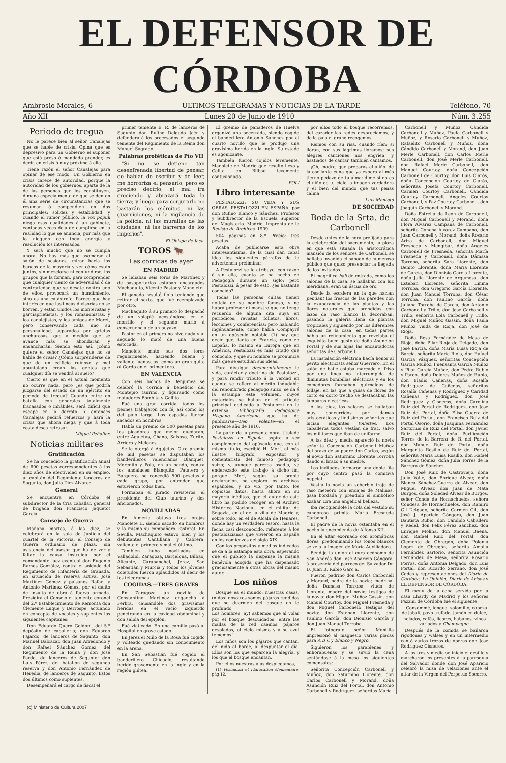EL DEFENSOR DE CÓRDOBA
Ambrosio Morales, 6 ÚLTIMOS TELEGRAMAS Y NOTICIAS DE LA TARDE Teléfono, 70
Año XII Lunes 20 de Junio de 1910 Núm. 3.255
Periodo de tregua
No le parece bien al señor Canalejas que se hable de crisis. Opina que es depresivo para un Gobierno el suponer que está preso ó mandado prender, es decir, en crisis ó muy próximo á ella.
Tiene razón el señor Canalejas para opinar de ese modo. Un Gobierno en crisis carece de autoridad, porque la autoridad de los gobiernos, aparte de la de las personas que los constituyen, dimana especialmente de que se den en él una serie de circunstancias que se resuman ó compendien en dos principales: solidez y estabilidad: y cuando el rumor público, la vox pópuli niega esas cualidades á un gabinete, contadas veces deja de cumplirse en la realidad lo que se anuncia, por más que lo nieguen con toda energía y resolución los interesados.
Y será mucho que no se cumpla ahora. No hay más que asomarse al salón de sesiones, mirar hacia los bancos de la mayoría y ver cómo están juntos, sin mezclarse ni confundirse, los grupos que la forman, para comprender que cualquier viento de adversidad ó de contrariedad que se desate contra uno de ellos, provocará un hundimiento, sino es una catástrofe. Parece que hay interés en que las líneas divisorias no se borren, y están unidos los monteristas y garciaprietistas, y los romanonistas, y los canalejistas, y los amigos de Moret, pero conservando cada uno su personalidad, separados por grietas anchurosas, que á medida que se avance más se ahondarán y ensancharán. Siendo esto así, ¿cómo quiere el señor Canalejas que no se hable de crisis? ¿Cómo sorprenderse de que de un edificio ruinoso y mal apuntalado crean las gentes que cualquier día se vendrá al suelo?
Cierto es que en el actual momento no ocurre nada, pero ¿es que podría juzgarse del estado de un ejército en período de tregua? Cuando entre en batalla con generales totalmente fracasados ó inhábiles, será difícil que escape en la derrota. Y entonces Canalejas pedirá refuerzos y hará la crisis que ahora niega y que á toda costa desea retrasar.
Miguel Peñaflor.
Noticias militares
Gratificación
Se ha concedido la gratificación anual de 600 pesetas correspondientes á los diez años de efectividad en su empleo, al capitán del Regimiento lanceros de Sagunto, don Julio Díez Alvarez.
General
Se encuentra en Córdoba el subdirector de la Cría caballar, general de brigada don Francisco Jaquetot García.
Consejo de Guerra
Mañana martes, á las diez, se celebrará en la sala de Justicia del cuartel de la Victoria, el Consejo de Guerra ordinario de plaza, sin asistencia del asesor que ha de ver y fallar la causa instruída por el comandante juez eventual don Eugenio Ramos González, contra el soldado del Regimiento de Infantería de Granada, en situación de reserva activa, José Martínez Gómez y paisanos Rafael y Antonio Martínez Gómez, por el delito de insulto de obra á fuerza armada. Presidirá el Consejo el teniente coronel del 2.º Establecimiento de Remonta don Clemente Luque y Berrospe, actuando en concepto de vocales y suplentes los siguientes capitanes:
Don Eduardo Quero Goldoni, del 5.º depósito de caballería; don Eduardo Fajardo, de lanceros de Sagunto; don Manuel Balcazar, don Juan Arredondo y don Rafael Sánchez Gómez, del Regimiento de la Reina y don José Pardo, de lanceros de Sagunto; don Luis Pérez, del batallón de segunda reserva y don Antonio Fernández de Heredia, de lanceros de Sagunto. Estos dos últimos como suplentes.
Desempeñará el cargo de fiscal el
primer teniente E. R. de lanceros de Sagunto don Rufino Delgado Jaén y defenderá á los procesados el segundo teniente del Regimiento de la Reina don Manuel Sagrado.
Palabras proféticas de Pío VII
"Si no se detiene tan desenfrenada libertad de pensar, de hablar de escribir y de leer, me horroriza el pensarlo, pero es preciso decirlo, el mal irá creciendo y abrazará toda la tierra; y luego para conjurarlo no bastarán los ejércitos, ni las guarniciones, ni la vigilancia de la policía, ni las murallas de las ciudades, ni las barreras de los imperios".
El Obispo de Jaca.
TOROS 🐂
Las corridas de ayer
EN MADRID
Se lidiaban seis toros de Martínez y de pasaportarlos estaban encargados Machaquito, Vicente Pastor y Manolete.
El ganado resultó flojo teniendo que retirar el sexto, que fué reemplazado por otro.
Machaquito á su primero lo despachó de un volapié acostándose en el morrillo y el segundo murió á consecuencia de un puyazo.
Pastor en el primero no hizo nada y al segundo lo mató de una buena estocada.
Manolete mató sus dos toros regularmente, haciendo buena y valiente faenas, así como un gran quite al Gordo en el primer toro.
EN VALENCIA
Con seis bichos de Benjumea se celebró la corrida á beneficio del Montepío taurino, y figurando como matadores Bombita y Gallito.
Fué una gran corrida, todos los peones trabajaron con fé, así como los del palo largo. Los espadas fueron sacados en hombros.
Había un premio de 500 pesetas para los picadores que mejor quedaran, entre Agujetas, Chano, Salsoso, Zurito, Arriero y Melones.
Se le otorgó á Agujetas. Otro premio de mil pesetas se disputaban los banderilleros valencianos Blanquet, Morenito y Pala, en un bando, contra los andaluces Blanquito, Patatero y Barquero, se concedió 500 pesetas á cada grupo, por entender que estuvieron todos bien.
Formaban el jurado revisteros, el presidente del Club taurino y dos aficionados.
NOVILLADAS
En Almería obtuvo tres orejas Manolete II, siendo sacado en hombros y lo mismo su compañero Pastoret. En Sevilla, Machaquito estuvo bien y los debutantes Cantillana y Cabrera, valiente el primero y mal el último.
También hubo novilladas en Valladolid, Zaragoza, Barcelona, Bilbao, Alicante, Carabanchel, Jerez, San Sebastián y Murcia y todos los jóvenes coletudos fueron aplaudidos al decir de los telegramas.
COGIDAS.—TRES GRAVES
En Zaragoza un novillo de Constantino Martínez enganchó á Perlita, causándole dos gravísimas heridas en el vacío izquierdo penetrando en la cavidad abdominal y con salida del epiplón.
Fué viaticado. En una camilla pasó al Hospital en grave estado.
En Jerez el Niño de la Rosa fué cogido y volteado quedando sin conocimiento en la arena.
En San Sebastián fué cogido el banderillero Chicuelo, resultando herido gravemente en la ingle y en la región glútea.
El gremio de panaderos de Huelva organizó una becerrada, siendo cogido el banderillero Antonio Sánchez por el cuarto novillo que le produjo una gravísima herida en la ingle. Su estado es agonizante.
También fueron cojidos levemente, Manolete en Madrid que resultó ileso y Celita en Bilbao levemente contusionado.
POLI
Libro interesante
PESTALOZZI: SU VIDA Y SUS OBRAS. PESTALOZZI EN ESPAÑA, por don Rufino Blanco y Sánchez, Profesor y Subdirector de la Escuela Superior del Magisterio. Madrid. Imprenta de la Revista de Archivos, 1909.
504 páginas en 8.º Precio: tres pesetas.
Acaba de publicarse esta obra interesantísima, de la cual dan cabal idea los siguientes párrafos de la advertencia preliminar:
A Pestalozzi se le atribuye, con razón ó sin ella, cuanto se ha hecho en Pedagogía durante un siglo; pero Pestalozzi, á pesar de esto, ¿es bastante conocido?
Todas las personas cultas tienen noticia de su nombre famoso, y no habrá profesor ni maestro que no tenga recuerdo de alguna cita suya en periódicos, revistas, folletos, libros, lecciones y conferencias; pero hablando ingénuamente, como habla Compayré en un opúsculo notable (1) hay que decir que, tanto en Francia, como en España, lo mismo en Europa que en América, Pestalozzi es más citado que conocido, y que su nombre se pronuncia más que se estudian sus ideas.
Para divulgar documentalmente la vida, carácter y doctrina de Pestalozzi, y para rendir tributo á la verdad en cuanto se refiere al mérito indudable del renombrado pedagogo suizo, se da á la estampa este volumen, cuyos materiales se hallan en el artículo principal dedicado á Pestalozzi en la extensa Bibliografía Pedagógica Hispano Americana, que ha de publicarse—Deo volente—en el presente año de 1910.
La parte de la presente obra, titulada Pestalozzi en España, aspira á ser complemento del opúsculo que, con el mismo título, escribió H. Morf, el más ilustre biógrafo, expositor y comentarista del famoso pedagogo suizo; y, aunque parezca osadía, va enderezado este trabajo á dicho fin, porque Morf, según su propia declaración, no exploró los archivos españoles, y no vió, por tanto, los copiosos datos, hasta ahora en su mayoría inéditos, que el autor de este libro ha podido recoger en el Archivo Histórico Nacional, en el militar de Segovia, en el de la villa de Madrid y, sobre todo, en el de Alcalá de Henares, donde hay un verdadero tesoro, hasta la fecha casi desconocido, referente á los pestalozzianos que vivieron en España en los comienzos del siglo XIX.
Con los propósitos y medios indicados se da á la estampa esta obra, esperando que el público la dispense la misma benévola acogida que ha dispensado graciosamente á otras obras del mismo autor.
Los niños
Bosque es el mundo; nuestras casas, (nidos: nosotros somos pájaros rendidos que se duermen del bosque en lo profundo
Los hombres ¡ay! sabemos que al volar por el bosque descuidados! entre las mallas de la red caemos: pájaros desolados, al cielo mismo y á su azul tememos!
Los niños son los pájaros que cantan, del nido al borde, al despuntar el día. Ellos son los que esparcen la alegría, y los que el bosque encantan.
Por ellos nuestras alas desplegamos,
(1) Pestalozzi et l'Education élémentaire, pág 12.
por ellos todo el bosque recorremos, del cazador las redes despreciamos, y de la paja el grano recogemos.
Reimos con su risa, cuando ríen; si lloran, con sus lágrimas lloramos; sus alegres canciones nos engríen, y hastiados de cantar, también cantamos.
¡Oh, madre, que preparas el aliño. de la oscilante cuna que ya espera al más tierno pedazo de tu alma: dime si no es el niño de tu cielo la imagen verdadera y el bien del mundo que tus penas calma
Luis Montoto
DE SOCIEDAD
Boda de la Srta. de Carbonell
Desde antes de la hora prefijada para la celebración del sacramento, la plaza en que está situada la aristocrática mansión de los señores de Carbonell, se hallaba invadida el sábado de numeroso público que quiso presenciar la llegada de los invitados.
El magnífico hall de entrada, como los salones de la casa, se hallaban con luz meridiana, eran un áscua de oro.
Desde la escalera en la que hacían pendant los frescos de las paredes con la exuberancia de las plantas y las flores naturales que prendidas con lazos de raso blanco la decoraban, pasando la galería llena de plantas tropicales y siguiendo por los diferentes salones de la casa, en todas partes había un refinamiento que revelaba el exquisito buen gusto de doña Asunción Portal y de sus hijas las encantadoras señoritas de Carbonell.
La instalación eléctrica hacía honor al perito electricista señor Guerrero. En el salón de baile estaba marcado el friso por una línea no interrumpida de diminutas bombillas eléctricas y en los comedores formaban guirnaldas de follaje, en las que á guisa de flores de corto en corto trecho se destacaban las lámparas eléctricas.
A las diez, los salones se hallaban muy concurridos por damas aristocráticas y lindísimas señoritas que lucían elegantes toilettes. Los caballeros todos vestían de frac, salvo los militares que iban de uniforme.
A las diez y media apareció la novia señorita Concepción Carbonell Muñoz del brazo de su padre don Carlos, según el novio don Saturnino Llorente Torroba dando el brazo á su madre.
Los invitados formaron una doble fila por cuyo centro pasó la comitiva nupcial.
Vestía la novia un soberbio traje de raso meteoro con encajes de Malinas, gasa bordada y prendido el simbólico azahar. Era una angelical belleza.
Iba recogiéndole la cola del vestido su candorosa primita María Fresneda Carbonell.
El padre de la novia ostentaba en el pecho la encomienda de Alfonso XII.
En el altar exornado con aromáticas flores, predominando los tonos blancos se veía la imagen de María Auxiliadora.
Bendijo la unión el cura ecónomo de San Andrés don José Aparicio Góngora, á presencia del parroco del Salvador Dr. D. Juan B. Rubio Garc a.
Fueron padrino don Carlos Carbonell y Morand, padre de la novia; madrina: doña Damasa Torroba, viuda de Llorente, madre del novio; testigos de la novia: don Miguel Muñoz Gassin, don Manuel Courtoy, don Miguel Fresneda y don Miguel Carbonell; testigos del novio: don Esteban Llorente, don Paulino García, don Dionisio García y don Juan Manuel Torroba.
El fotógrafo señor Montilla impresionó al magnesio varias placas para A B C y Blanco y Negro.
Siguieron los parabienes y enhorabuenas y se sirvió la cena sentándose á la mesa los siguientes comensales:
Señorita Concepción Carbonell y Muñoz, don Saturnino Llorente, don Carlos Carbonell y Morand, doña Asunción Ruiz del Portal, don Antonio Carbonell y Rodríguez, señoritas María
Carbonell y Muñoz, Cándida Carbonell y Muñoz, Paula Carbonell y Muñoz, y Rosario Carbonell y Muñoz, Rafaelito Carbonell y Muñoz, doña Cándida Carbonell y Morand, don Juan Merle Carbonell, don Carlos Merle Carbonell, don José Merle Carbonell, don Rafael Merle Carbonell, don Manuel Courtoy, doña Concepción Carbonell de Courtoy, don Luis Clarós, doña Concepción Courtoy de Clarós, señoritas Josefa Courtoy Carbonell, Carmen Courtoy Carbonell, Cándida Courtoy Carbonell, Angeles Courtoy Carbonell, y Paz Courtoy Carbonell, don Joaquín Carbonell y Morand.
Doña Estrella de León de Carbonell, don Miguel Carbonell y Morand, doña Flora Alvarez Campana de Carbonell, señorita Concha Alvarez Campana, don Juan Carbonell y Morand, doña Rosario Ariza de Carbonell, don Miguel Fresneda y Mengíbar, doña Angeles Carbonell de Fresneda, señorita María Fresneda y Carbonell, doña Dámasa Torroba, señorita Sara Llorente, don Benito Llorente, doña María Llorente de García, don Dionisio García Llorente, doña Julia Llorente de Argumosa, don Esteban Llorente, señorita Emma Torroba, don Gregorio García Llorente, don Juan Manuel Torroba, don César Torroba, don Paulino García, doña Juliana Torroba de García, don Antonio Carbonell y Trillo, don José Carbonell y Trillo, señorita Lola Carbonell y Trillo, don Miguel Muñoz Gassin, doña Paula Muñoz viuda de Rioja, don José de Rioja.
Doña Rosa Fernández de Mesa de Rioja, doña Pilar Rioja de Delgado, don José Barcia, doña María Luisa Rioja de Barcia, señorita María Rioja, don Rafael García Vázquez, señoritas Concepción García Muñoz, Fuensanta García Muñoz y Pilar García Muñoz, don Pedro Rubio y Pardo, doña Dolores Muñoz de Rubio, don Eladio Cañenas, doña Rosalía Rodríguez de Cañenas, señoritas Rosalía Cañenas y Rodríguez y Caridad Cañenas y Rodríguez, don José Rodríguez y Cisneros, doña Carolina Ruiz del Portal de Rodríguez, don José Ruiz del Portal, doña Elisa Guerra de Ruiz del Portal, don Francisco Ruiz del Portal Osorio, doña Joaquina Fernández Sartorius de Ruiz del Portal, don Javier Ruiz del Portal, doña Purificación Torres de la Barrera de R. del Portal, don Manuel Ruiz del Portal, doña Margarita Rosillo de Ruiz del Portal, señorita María Luisa Rosillo, don Rafael Sánchez Gómez, doña Julia Torres de la Barrera de Sánchez.
Don José Ruiz de Castroviejo, doña Julia Valle, don Enrique Alvear, doña Blanca Sánchez-Guerra de Alvear, don Miguel Alvear, don Juan de Mata Burgos, doña Soledad Alvear de Burgos, señor Conde de Hornachuelos, señora Condesa de Hornachuelos, don Ramiro Gil Delgado, señorita Carmen Gil, don José J. Aparicio Góngora, don Juan Bautista Rubio, don Cándido Caballero y Redel, don Félix Pérez Sánchez, don Enrique Molina, don Manuel Baena, don Rafael Ruiz del Portal, don Clemente de Obregón, doña Polonia López de Obregón, señorita Amalia Fernández Sartorio, señorita Asunción Fernández de Mesa, señorita Rosario Porras, doña Antonia Delgado, don Luis Portal, don Ricardo Serrano, don José Codes y representaciones del Diario de Córdoba, La Opinión, Diario de Avisos y EL DEFENSOR DE CÓRDOBA.
El menú de la cena servida por la casa Lhardy de Madrid y los señores Pazzini de Córdoba fué el siguiente;
Consommé, lengua, solomillo, cabeza de jabalí, pavo trufado, jamón en dulce, helados, cafés, licores, habanos, vinos variados y Champagne.
Después de la comida se bailaron rigodones y walses y en un intermedio cantó varios trozos de óperas don José Rodríguez Cisneros.
A las tres y media se inició el desfile y marcharon los presentes á la parroquia del Salvador donde don José Aparicio celebró la misa de velaciones ante el altar de la Virgen del Perpetuo Socorro.
(c) Ministerio de Cultura 2007